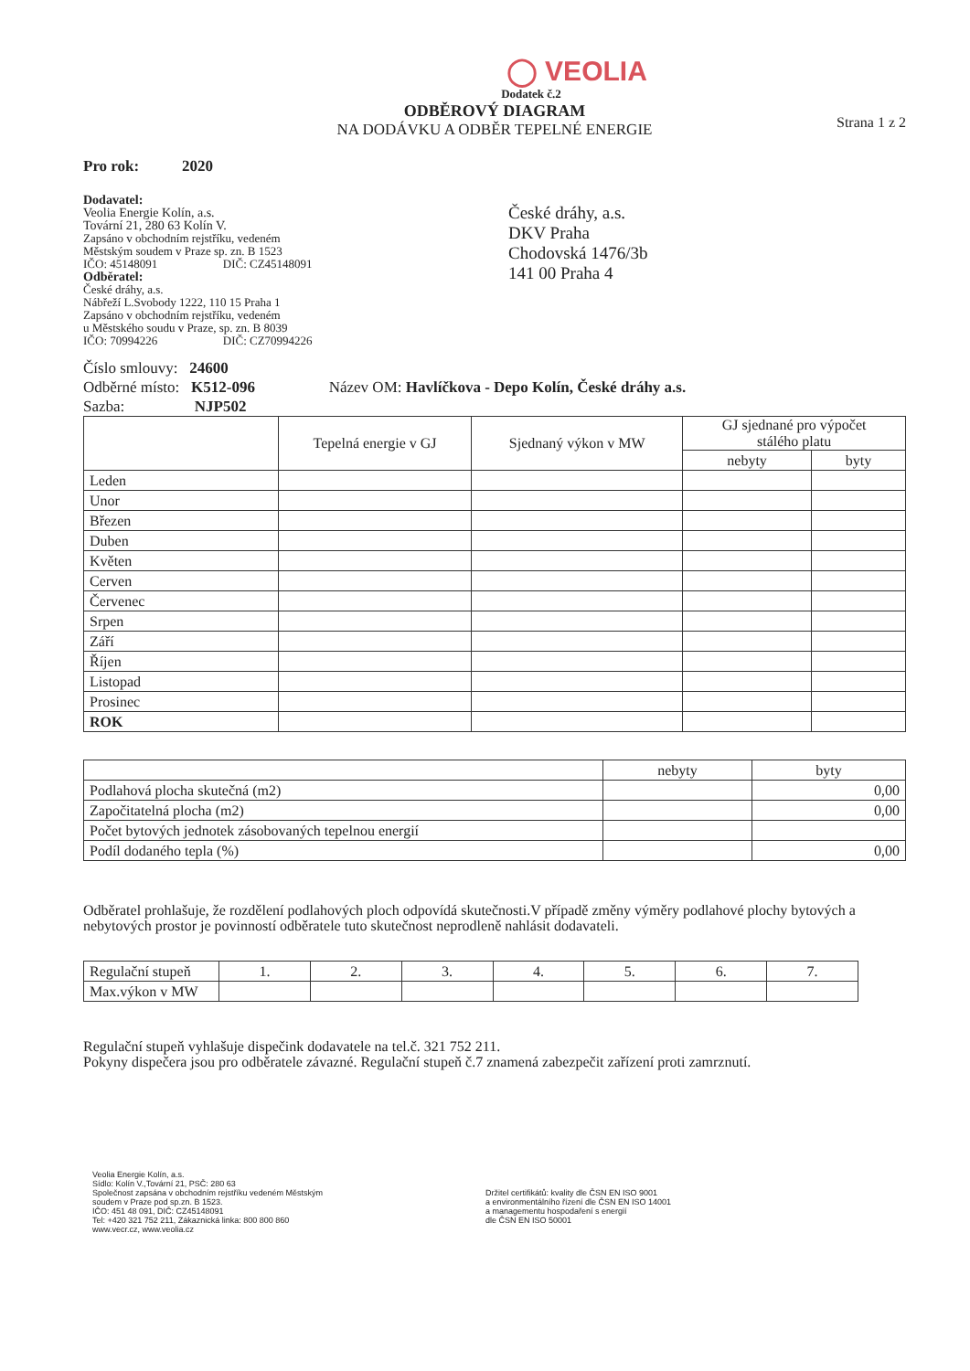◯ VEOLIA
Dodatek č.2
ODBĚROVÝ DIAGRAM
NA DODÁVKU A ODBĚR TEPELNÉ ENERGIE
Strana 1 z 2
Pro rok: 2020
Dodavatel:
Veolia Energie Kolín, a.s.
Tovární 21, 280 63 Kolín V.
Zapsáno v obchodním rejstříku, vedeném
Městským soudem v Praze sp. zn. B 1523
IČO: 45148091 DIČ: CZ45148091
Odběratel:
České dráhy, a.s.
Nábřeží L.Svobody 1222, 110 15 Praha 1
Zapsáno v obchodním rejstříku, vedeném
u Městského soudu v Praze, sp. zn. B 8039
IČO: 70994226 DIČ: CZ70994226
České dráhy, a.s.
DKV Praha
Chodovská 1476/3b
141 00 Praha 4
Číslo smlouvy: 24600
Odběrné místo: K512-096 Název OM: Havlíčkova - Depo Kolín, České dráhy a.s.
Sazba: NJP502
| | Tepelná energie v GJ | Sjednaný výkon v MW | GJ sjednané pro výpočet stálého platu | |
| --- | --- | --- | --- | --- |
| | | | nebyty | byty |
| Leden | | | | |
| Unor | | | | |
| Březen | | | | |
| Duben | | | | |
| Květen | | | | |
| Cerven | | | | |
| Červenec | | | | |
| Srpen | | | | |
| Září | | | | |
| Říjen | | | | |
| Listopad | | | | |
| Prosinec | | | | |
| ROK | | | | |
| | nebyty | byty |
| --- | --- | --- |
| Podlahová plocha skutečná (m2) | | 0,00 |
| Započitatelná plocha (m2) | | 0,00 |
| Počet bytových jednotek zásobovaných tepelnou energií | | |
| Podíl dodaného tepla (%) | | 0,00 |
Odběratel prohlašuje, že rozdělení podlahových ploch odpovídá skutečnosti.V případě změny výměry podlahové plochy bytových a nebytových prostor je povinností odběratele tuto skutečnost neprodleně nahlásit dodavateli.
| Regulační stupeň | 1. | 2. | 3. | 4. | 5. | 6. | 7. |
| Max.výkon v MW | | | | | | | |
Regulační stupeň vyhlašuje dispečink dodavatele na tel.č. 321 752 211.
Pokyny dispečera jsou pro odběratele závazné. Regulační stupeň č.7 znamená zabezpečit zařízení proti zamrznutí.
Veolia Energie Kolín, a.s.
Sídlo: Kolín V.,Tovární 21, PSČ: 280 63
Společnost zapsána v obchodním rejstříku vedeném Městským
soudem v Praze pod sp.zn. B 1523.
IČO: 451 48 091, DIČ: CZ45148091
Tel: +420 321 752 211, Zákaznická linka: 800 800 860
www.vecr.cz, www.veolia.cz
Držitel certifikátů: kvality dle ČSN EN ISO 9001
a environmentálního řízení dle ČSN EN ISO 14001
a managementu hospodaření s energií
dle ČSN EN ISO 50001